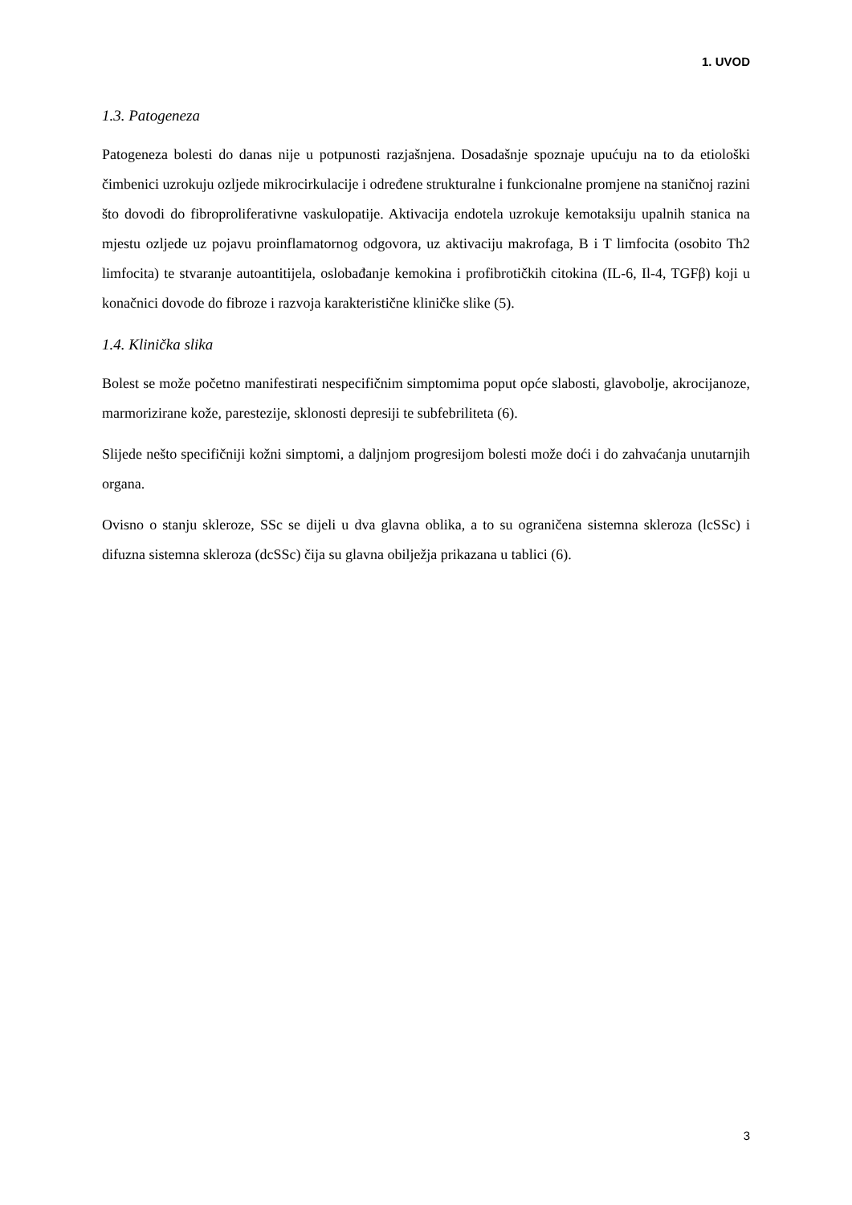1. UVOD
1.3. Patogeneza
Patogeneza bolesti do danas nije u potpunosti razjašnjena. Dosadašnje spoznaje upućuju na to da etiološki čimbenici uzrokuju ozljede mikrocirkulacije i određene strukturalne i funkcionalne promjene na staničnoj razini što dovodi do fibroproliferativne vaskulopatije. Aktivacija endotela uzrokuje kemotaksiju upalnih stanica na mjestu ozljede uz pojavu proinflamatornog odgovora, uz aktivaciju makrofaga, B i T limfocita (osobito Th2 limfocita) te stvaranje autoantitijela, oslobađanje kemokina i profibrotičkih citokina (IL-6, Il-4, TGFβ) koji u konačnici dovode do fibroze i razvoja karakteristične kliničke slike (5).
1.4. Klinička slika
Bolest se može početno manifestirati nespecifičnim simptomima poput opće slabosti, glavobolje, akrocijanoze, marmorizirane kože, parestezije, sklonosti depresiji te subfebriliteta (6).
Slijede nešto specifičniji kožni simptomi, a daljnjom progresijom bolesti može doći i do zahvaćanja unutarnjih organa.
Ovisno o stanju skleroze, SSc se dijeli u dva glavna oblika, a to su ograničena sistemna skleroza (lcSSc) i difuzna sistemna skleroza (dcSSc) čija su glavna obilježja prikazana u tablici (6).
3